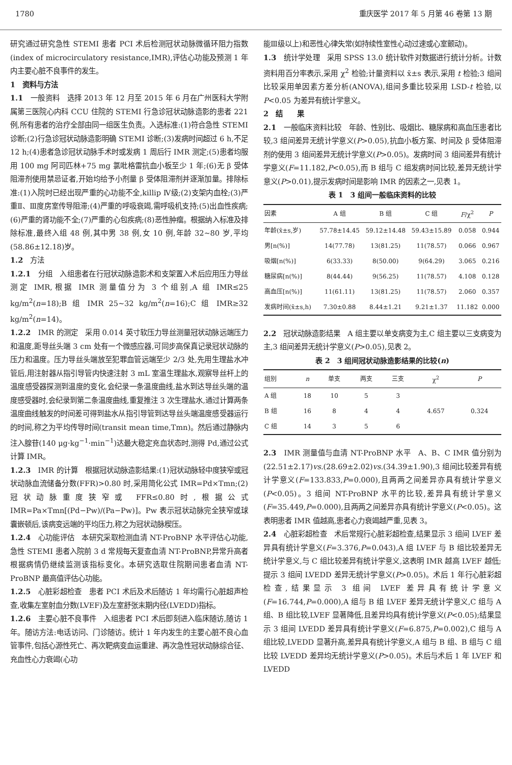1780 重庆医学 2017 年 5 月第 46 卷第 13 期
研究通过研究急性 STEMI 患者 PCI 术后检测冠状动脉微循环阻力指数(index of microcirculatory resistance,IMR),评估心功能及预测 1 年内主要心脏不良事件的发生。
1　资料与方法
1.1　一般资料　选择 2013 年 12 月至 2015 年 6 月在广州医科大学附属第三医院心内科 CCU 住院的 STEMI 行急诊冠状动脉造影的患者 221 例,所有患者的治疗全部由同一组医生负责。入选标准:(1)符合急性 STEMI 诊断;(2)行急诊冠状动脉造影明确 STEMI 诊断;(3)发病时间超过 6 h,不足 12 h;(4)患者急诊冠状动脉手术时或发病 1 周后行 IMR 测定;(5)患者均服用 100 mg 阿司匹林+75 mg 氯吡格雷抗血小板至少 1 年;(6)无 β 受体阻滞剂使用禁忌证者,开始均给予小剂量 β 受体阻滞剂并逐渐加量。排除标准:(1)入院时已经出现严重的心功能不全,killip Ⅳ级;(2)支架内血栓;(3)严重Ⅱ、Ⅲ度房室传导阻滞;(4)严重的呼吸衰竭,需呼吸机支持;(5)出血性疾病;(6)严重的肾功能不全;(7)严重的心包疾病;(8)恶性肿瘤。根据纳入标准及排除标准,最终入组 48 例,其中男 38 例,女 10 例,年龄 32~80 岁,平均(58.86±12.18)岁。
1.2　方法
1.2.1　分组　入组患者在行冠状动脉造影术和支架置入术后应用压力导丝测定 IMR,根据 IMR 测量值分为 3 个组别,A 组 IMR≤25 kg/m<sup>2</sup>(n=18);B 组 IMR 25~32 kg/m<sup>2</sup>(n=16);C 组 IMR≥32 kg/m<sup>2</sup>(n=14)。
1.2.2　IMR 的测定　采用 0.014 英寸软压力导丝测量冠状动脉远端压力和温度,距导丝头端 3 cm 处有一个微感应器,可同步高保真记录冠状动脉的压力和温度。压力导丝头端放至犯罪血管远端至少 2/3 处,先用生理盐水冲管后,用注射器从指引导管内快速注射 3 mL 室温生理盐水,观察导丝杆上的温度感受器探测到温度的变化,会纪录一条温度曲线,盐水到达导丝头端的温度感受器时,会纪录到第二条温度曲线,重复推注 3 次生理盐水,通过计算两条温度曲线触发的时间差可得到盐水从指引导管到达导丝头端温度感受器运行的时间,称之为平均传导时间(transit mean time,Tmn)。然后通过静脉内注入腺苷(140 μg·kg<sup>−1</sup>·min<sup>−1</sup>)达最大稳定充血状态时,测得 Pd,通过公式计算 IMR。
1.2.3　IMR 的计算　根据冠状动脉造影结果:(1)冠状动脉轻中度狭窄或冠状动脉血流储备分数(FFR)>0.80 时,采用简化公式 IMR=Pd×Tmn;(2)冠状动脉重度狭窄或 FFR≤0.80时,根据公式 IMR=Pa×Tmn[(Pd−Pw)/(Pa−Pw)]。Pw 表示冠状动脉完全狭窄或球囊嵌顿后,该病变远端的平均压力,称之为冠状动脉楔压。
1.2.4　心功能评估　本研究采取检测血清 NT-ProBNP 水平评估心功能,急性 STEMI 患者入院前 3 d 常规每天复查血清 NT-ProBNP,异常升高者根据病情仍继续监测该指标变化。本研究选取住院期间患者血清 NT-ProBNP 最高值评估心功能。
1.2.5　心脏彩超检查　患者 PCI 术后及术后随访 1 年均需行心脏超声检查,收集左室射血分数(LVEF)及左室舒张末期内径(LVEDD)指标。
1.2.6　主要心脏不良事件　入组患者 PCI 术后即刻进入临床随访,随访 1 年。随访方法:电话访问、门诊随访。统计 1 年内发生的主要心脏不良心血管事件,包括心源性死亡、再次靶病变血运重建、再次急性冠状动脉综合征、充血性心力衰竭(心功
能Ⅲ级以上)和恶性心律失常(如持续性室性心动过速或心室颤动)。
1.3　统计学处理　采用 SPSS 13.0 统计软件对数据进行统计分析。计数资料用百分率表示,采用 χ<sup>2</sup> 检验;计量资料以 x̄±s 表示,采用 t 检验;3 组间比较采用单因素方差分析(ANOVA),组间多重比较采用 LSD-t 检验,以 P<0.05 为差异有统计学意义。
2　结　　果
2.1　一般临床资料比较　年龄、性别比、吸烟比、糖尿病和高血压患者比较,3 组间差异无统计学意义(P>0.05),抗血小板方案、时间及 β 受体阻滞剂的使用 3 组间差异无统计学意义(P>0.05)。发病时间 3 组间差异有统计学意义(F=11.182,P<0.05),而 B 组与 C 组发病时间比较,差异无统计学意义(P>0.01),提示发病时间是影响 IMR 的因素之一,见表 1。
表 1　3 组间一般临床资料的比较
| 因素 | A 组 | B 组 | C 组 | F /χ<sup>2</sup> | P |
| --- | --- | --- | --- | --- | --- |
| 年龄(x̄±s,岁) | 57.78±14.45 | 59.12±14.48 | 59.43±15.89 | 0.058 | 0.944 |
| 男[n(%)] | 14(77.78) | 13(81.25) | 11(78.57) | 0.066 | 0.967 |
| 吸烟[n(%)] | 6(33.33) | 8(50.00) | 9(64.29) | 3.065 | 0.216 |
| 糖尿病[n(%)] | 8(44.44) | 9(56.25) | 11(78.57) | 4.108 | 0.128 |
| 高血压[n(%)] | 11(61.11) | 13(81.25) | 11(78.57) | 2.060 | 0.357 |
| 发病时间(x̄±s,h) | 7.30±0.88 | 8.44±1.21 | 9.21±1.37 | 11.182 | 0.000 |
2.2　冠状动脉造影结果　A 组主要以单支病变为主,C 组主要以三支病变为主,3 组间差异无统计学意义(P>0.05),见表 2。
表 2　3 组间冠状动脉造影结果的比较(n)
| 组别 | n | 单支 | 两支 | 三支 | χ<sup>2</sup> | P |
| --- | --- | --- | --- | --- | --- | --- |
| A 组 | 18 | 10 | 5 | 3 | | |
| B 组 | 16 | 8 | 4 | 4 | 4.657 | 0.324 |
| C 组 | 14 | 3 | 5 | 6 | | |
2.3　IMR 测量值与血清 NT-ProBNP 水平　A、B、C IMR 值分别为(22.51±2.17)vs.(28.69±2.02)vs.(34.39±1.90),3 组间比较差异有统计学意义(F=133.833,P=0.000),且两两之间差异亦具有统计学意义(P<0.05)。3 组间 NT-ProBNP 水平的比较,差异具有统计学意义(F=35.449,P=0.000),且两两之间差异亦具有统计学意义(P<0.05)。这表明患者 IMR 值越高,患者心力衰竭越严重,见表 3。
2.4　心脏彩超检查　术后常规行心脏彩超检查,结果显示 3 组间 LVEF 差异具有统计学意义(F=3.376,P=0.043),A 组 LVEF 与 B 组比较差异无统计学意义,与 C 组比较差异有统计学意义,这表明 IMR 越高 LVEF 越低;提示 3 组间 LVEDD 差异无统计学意义(P>0.05)。术后 1 年行心脏彩超检查,结果显示 3 组间 LVEF 差异具有统计学意义(F=16.744,P=0.000),A 组与 B 组 LVEF 差异无统计学意义,C 组与 A 组、B 组比较,LVEF 显著降低,且差异均具有统计学意义(P<0.05);结果显示 3 组间 LVEDD 差异具有统计学意义(F=6.875,P=0.002),C 组与 A 组比较,LVEDD 显著升高,差异具有统计学意义,A 组与 B 组、B 组与 C 组比较 LVEDD 差异均无统计学意义(P>0.05)。术后与术后 1 年 LVEF 和 LVEDD